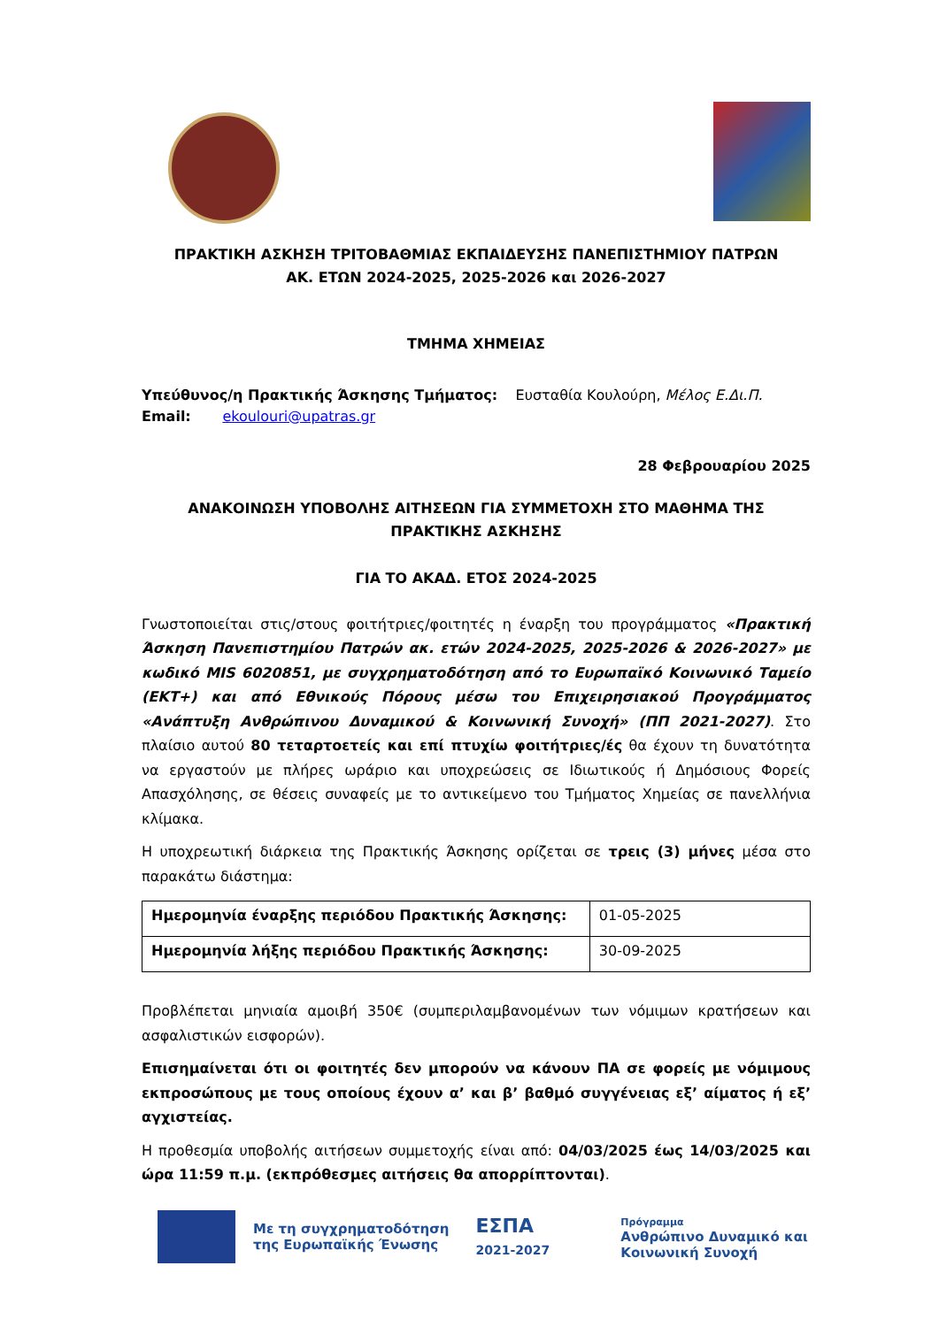ΠΡΑΚΤΙΚΗ ΑΣΚΗΣΗ ΤΡΙΤΟΒΑΘΜΙΑΣ ΕΚΠΑΙΔΕΥΣΗΣ ΠΑΝΕΠΙΣΤΗΜΙΟΥ ΠΑΤΡΩΝ
ΑΚ. ΕΤΩΝ 2024-2025, 2025-2026 και 2026-2027
ΤΜΗΜΑ ΧΗΜΕΙΑΣ
Υπεύθυνος/η Πρακτικής Άσκησης Τμήματος: Ευσταθία Κουλούρη, Μέλος Ε.Δι.Π.
Email: ekoulouri@upatras.gr
28 Φεβρουαρίου 2025
ΑΝΑΚΟΙΝΩΣΗ ΥΠΟΒΟΛΗΣ ΑΙΤΗΣΕΩΝ ΓΙΑ ΣΥΜΜΕΤΟΧΗ ΣΤΟ ΜΑΘΗΜΑ ΤΗΣ
ΠΡΑΚΤΙΚΗΣ ΑΣΚΗΣΗΣ
ΓΙΑ ΤΟ ΑΚΑΔ. ΕΤΟΣ 2024-2025
Γνωστοποιείται στις/στους φοιτήτριες/φοιτητές η έναρξη του προγράμματος «Πρακτική Άσκηση Πανεπιστημίου Πατρών ακ. ετών 2024-2025, 2025-2026 & 2026-2027» με κωδικό MIS 6020851, με συγχρηματοδότηση από το Ευρωπαϊκό Κοινωνικό Ταμείο (ΕΚΤ+) και από Εθνικούς Πόρους μέσω του Επιχειρησιακού Προγράμματος «Ανάπτυξη Ανθρώπινου Δυναμικού & Κοινωνική Συνοχή» (ΠΠ 2021-2027). Στο πλαίσιο αυτού 80 τεταρτοετείς και επί πτυχίω φοιτήτριες/ές θα έχουν τη δυνατότητα να εργαστούν με πλήρες ωράριο και υποχρεώσεις σε Ιδιωτικούς ή Δημόσιους Φορείς Απασχόλησης, σε θέσεις συναφείς με το αντικείμενο του Τμήματος Χημείας σε πανελλήνια κλίμακα.
Η υποχρεωτική διάρκεια της Πρακτικής Άσκησης ορίζεται σε τρεις (3) μήνες μέσα στο παρακάτω διάστημα:
| Ημερομηνία έναρξης περιόδου Πρακτικής Άσκησης: | 01-05-2025 |
| Ημερομηνία λήξης περιόδου Πρακτικής Άσκησης: | 30-09-2025 |
Προβλέπεται μηνιαία αμοιβή 350€ (συμπεριλαμβανομένων των νόμιμων κρατήσεων και ασφαλιστικών εισφορών).
Επισημαίνεται ότι οι φοιτητές δεν μπορούν να κάνουν ΠΑ σε φορείς με νόμιμους εκπροσώπους με τους οποίους έχουν α’ και β’ βαθμό συγγένειας εξ’ αίματος ή εξ’ αγχιστείας.
Η προθεσμία υποβολής αιτήσεων συμμετοχής είναι από: 04/03/2025 έως 14/03/2025 και ώρα 11:59 π.μ. (εκπρόθεσμες αιτήσεις θα απορρίπτονται).
Με τη συγχρηματοδότηση
της Ευρωπαϊκής Ένωσης
ΕΣΠΑ
2021-2027
Πρόγραμμα
Ανθρώπινο Δυναμικό και
Κοινωνική Συνοχή